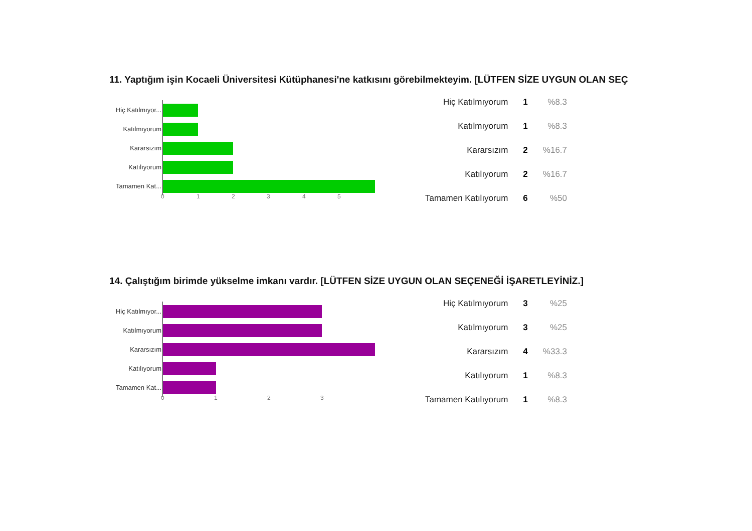11. Yaptığım işin Kocaeli Üniversitesi Kütüphanesi'ne katkısını görebilmekteyim. [LÜTFEN SİZE UYGUN OLAN SEÇ
Hiç Katılmıyor...
Katılmıyorum
Kararsızım
Katılıyorum
Tamamen Kat...
0 1 2 3 4 5
| Hiç Katılmıyorum | 1 | %8.3 |
| Katılmıyorum | 1 | %8.3 |
| Kararsızım | 2 | %16.7 |
| Katılıyorum | 2 | %16.7 |
| Tamamen Katılıyorum | 6 | %50 |
14. Çalıştığım birimde yükselme imkanı vardır. [LÜTFEN SİZE UYGUN OLAN SEÇENEĞİ İŞARETLEYİNİZ.]
Hiç Katılmıyor...
Katılmıyorum
Kararsızım
Katılıyorum
Tamamen Kat...
0 1 2 3
| Hiç Katılmıyorum | 3 | %25 |
| Katılmıyorum | 3 | %25 |
| Kararsızım | 4 | %33.3 |
| Katılıyorum | 1 | %8.3 |
| Tamamen Katılıyorum | 1 | %8.3 |